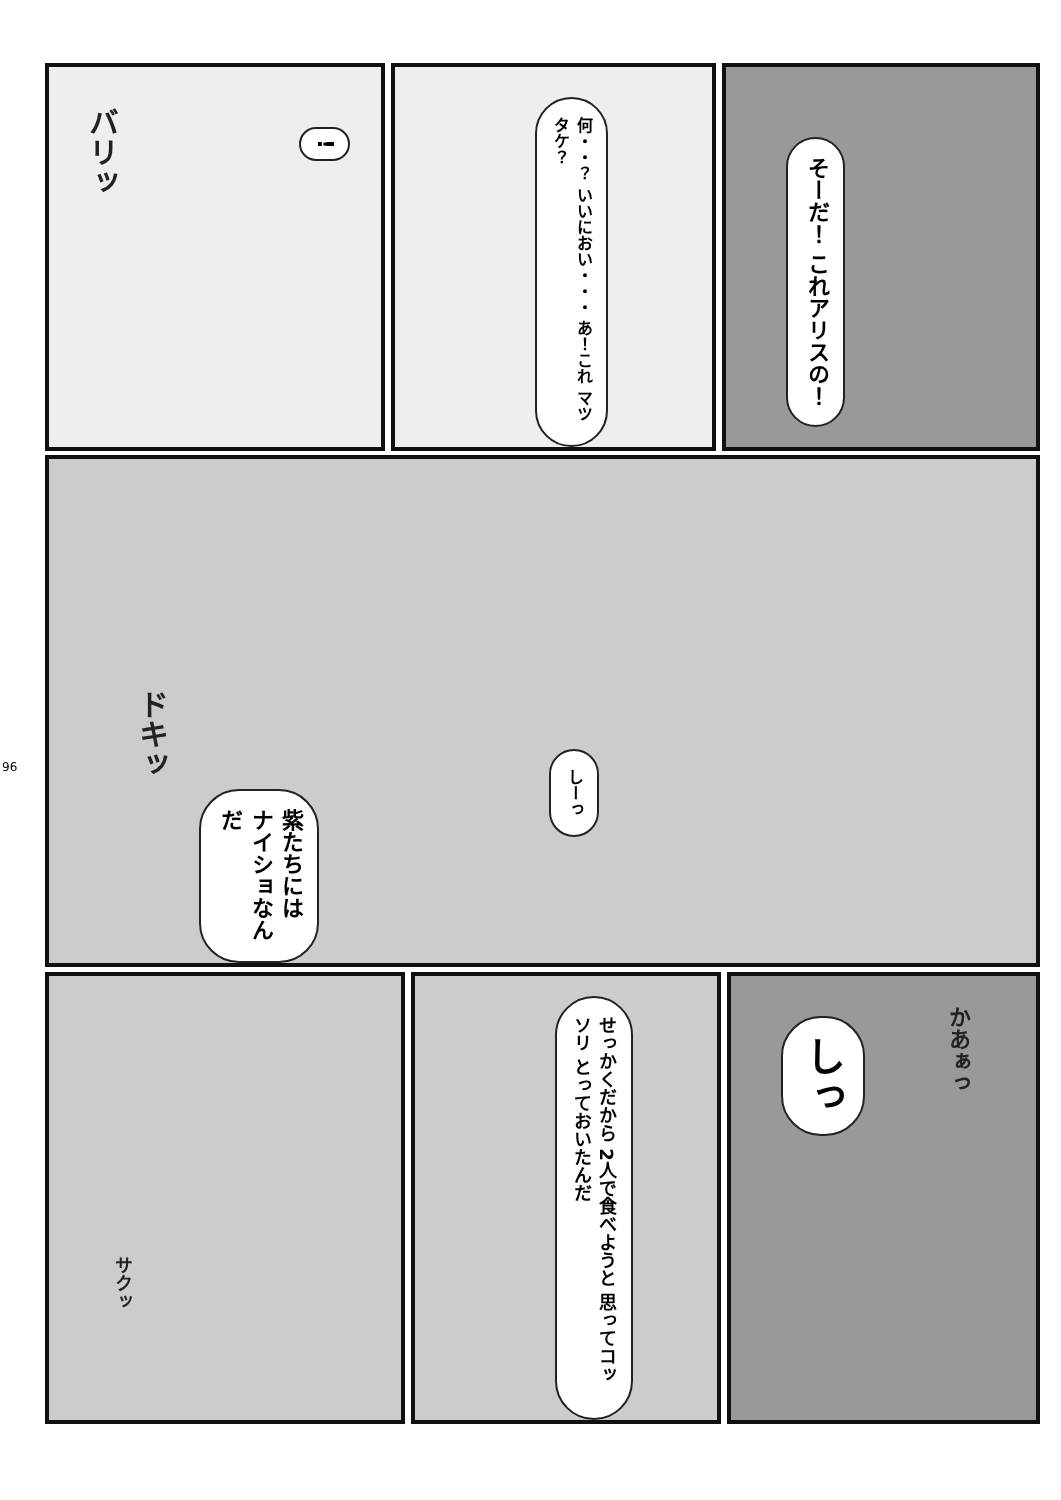バリッ!
何・・？ いいにおい・・・ あ！これ マツタケ？
そーだ！ これアリスの！
ドキッ
紫たちには ナイショなんだ
しーっ
サクッ
せっかくだから 2人で食べようと 思ってコッソリ とっておいたんだ
しっ
かあぁっ
96